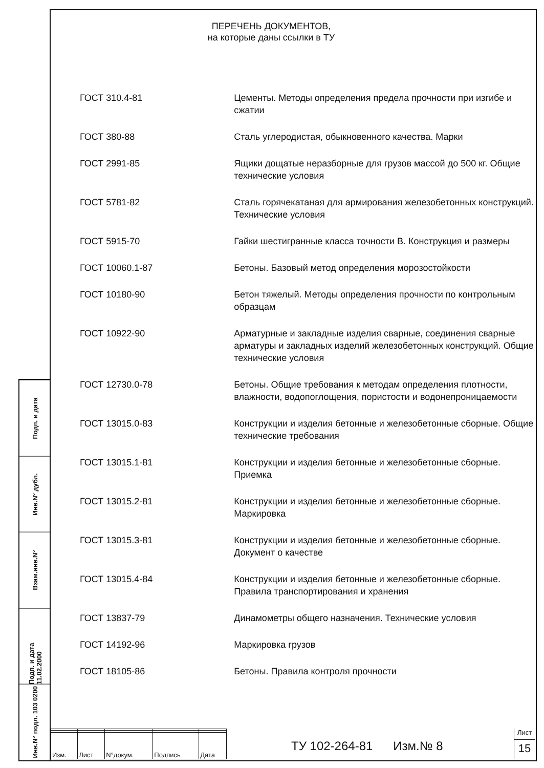Подп. и дата
Инв.N° дубл.
Взам.инв.N°
Подп. и дата 11.02.2000
Инв.N° подл. 103 0200
ПЕРЕЧЕНЬ ДОКУМЕНТОВ,
на которые даны ссылки в ТУ
ГОСТ 310.4-81 Цементы. Методы определения предела прочности при изгибе и сжатии
ГОСТ 380-88 Сталь углеродистая, обыкновенного качества. Марки
ГОСТ 2991-85 Ящики дощатые неразборные для грузов массой до 500 кг. Общие технические условия
ГОСТ 5781-82 Сталь горячекатаная для армирования железобетонных конструкций. Технические условия
ГОСТ 5915-70 Гайки шестигранные класса точности В. Конструкция и размеры
ГОСТ 10060.1-87 Бетоны. Базовый метод определения морозостойкости
ГОСТ 10180-90 Бетон тяжелый. Методы определения прочности по контрольным образцам
ГОСТ 10922-90 Арматурные и закладные изделия сварные, соединения сварные арматуры и закладных изделий железобетонных конструкций. Общие технические условия
ГОСТ 12730.0-78 Бетоны. Общие требования к методам определения плотности, влажности, водопоглощения, пористости и водонепроницаемости
ГОСТ 13015.0-83 Конструкции и изделия бетонные и железобетонные сборные. Общие технические требования
ГОСТ 13015.1-81 Конструкции и изделия бетонные и железобетонные сборные. Приемка
ГОСТ 13015.2-81 Конструкции и изделия бетонные и железобетонные сборные. Маркировка
ГОСТ 13015.3-81 Конструкции и изделия бетонные и железобетонные сборные. Документ о качестве
ГОСТ 13015.4-84 Конструкции и изделия бетонные и железобетонные сборные. Правила транспортирования и хранения
ГОСТ 13837-79 Динамометры общего назначения. Технические условия
ГОСТ 14192-96 Маркировка грузов
ГОСТ 18105-86 Бетоны. Правила контроля прочности
| Изм. | Лист | N°докум. | Подпись | Дата |
ТУ 102-264-81 Изм.№ 8
Лист
15